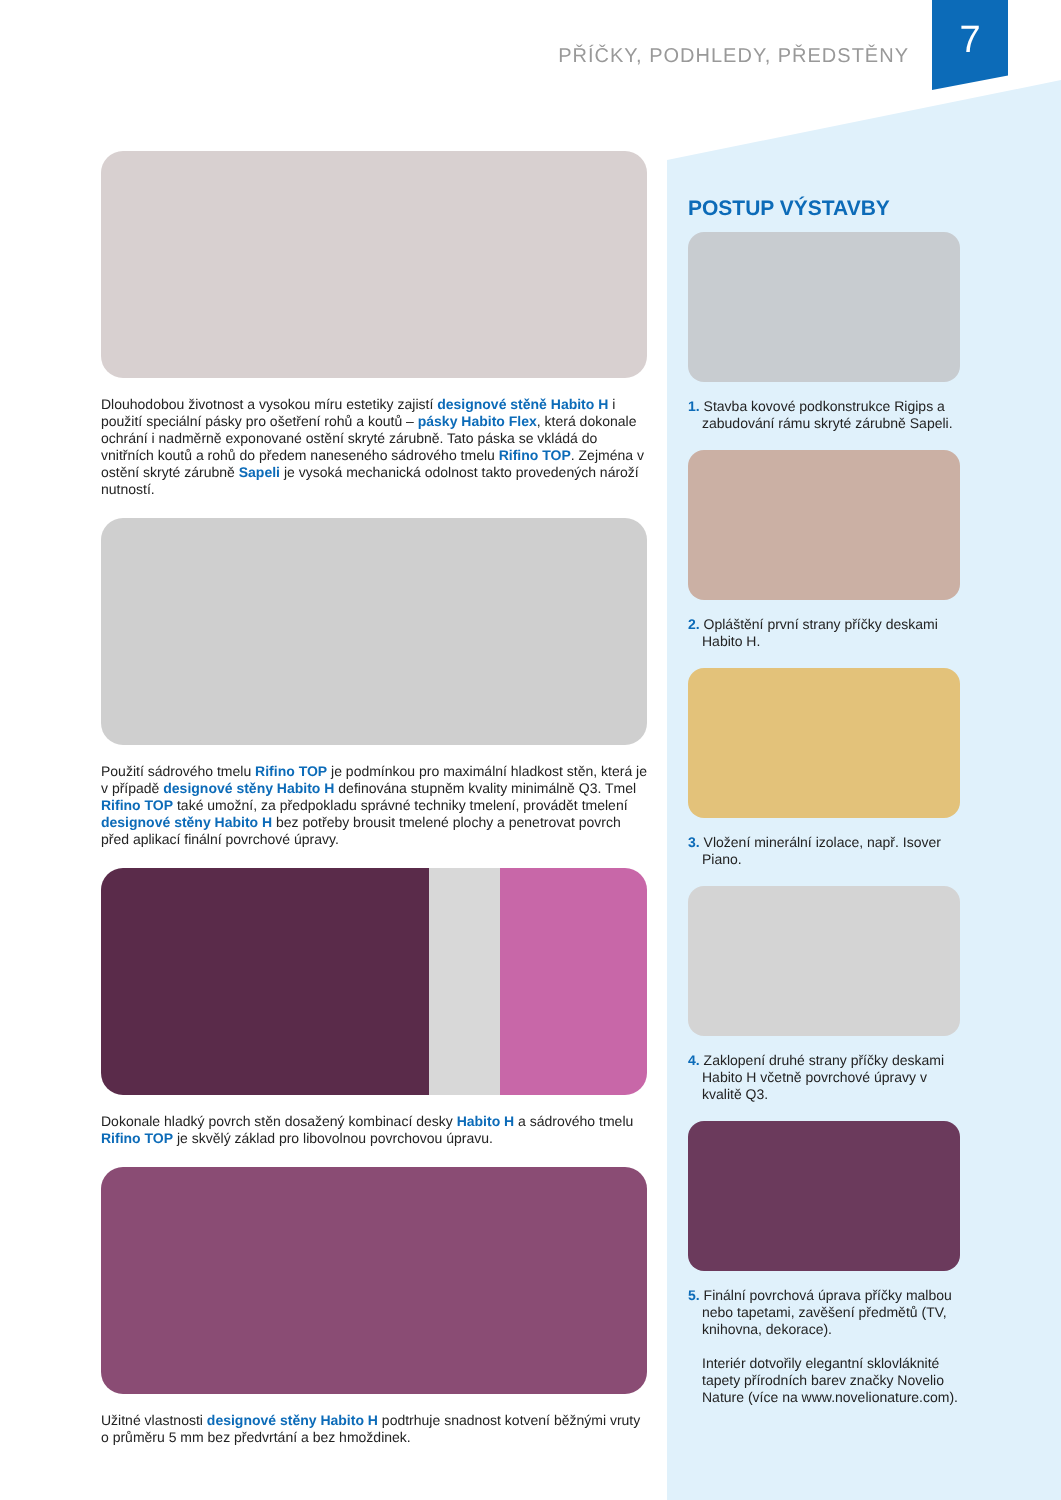7 PŘÍČKY, PODHLEDY, PŘEDSTĚNY
Dlouhodobou životnost a vysokou míru estetiky zajistí designové stěně Habito H i použití speciální pásky pro ošetření rohů a koutů – pásky Habito Flex, která dokonale ochrání i nadměrně exponované ostění skryté zárubně. Tato páska se vkládá do vnitřních koutů a rohů do předem naneseného sádrového tmelu Rifino TOP. Zejména v ostění skryté zárubně Sapeli je vysoká mechanická odolnost takto provedených nároží nutností.
Použití sádrového tmelu Rifino TOP je podmínkou pro maximální hladkost stěn, která je v případě designové stěny Habito H definována stupněm kvality minimálně Q3. Tmel Rifino TOP také umožní, za předpokladu správné techniky tmelení, provádět tmelení designové stěny Habito H bez potřeby brousit tmelené plochy a penetrovat povrch před aplikací finální povrchové úpravy.
Dokonale hladký povrch stěn dosažený kombinací desky Habito H a sádrového tmelu Rifino TOP je skvělý základ pro libovolnou povrchovou úpravu.
Užitné vlastnosti designové stěny Habito H podtrhuje snadnost kotvení běžnými vruty o průměru 5 mm bez předvrtání a bez hmoždinek.
POSTUP VÝSTAVBY
1. Stavba kovové podkonstrukce Rigips a zabudování rámu skryté zárubně Sapeli.
2. Opláštění první strany příčky deskami Habito H.
3. Vložení minerální izolace, např. Isover Piano.
4. Zaklopení druhé strany příčky deskami Habito H včetně povrchové úpravy v kvalitě Q3.
5. Finální povrchová úprava příčky malbou nebo tapetami, zavěšení předmětů (TV, knihovna, dekorace).
Interiér dotvořily elegantní sklovláknité tapety přírodních barev značky Novelio Nature (více na www.novelionature.com).